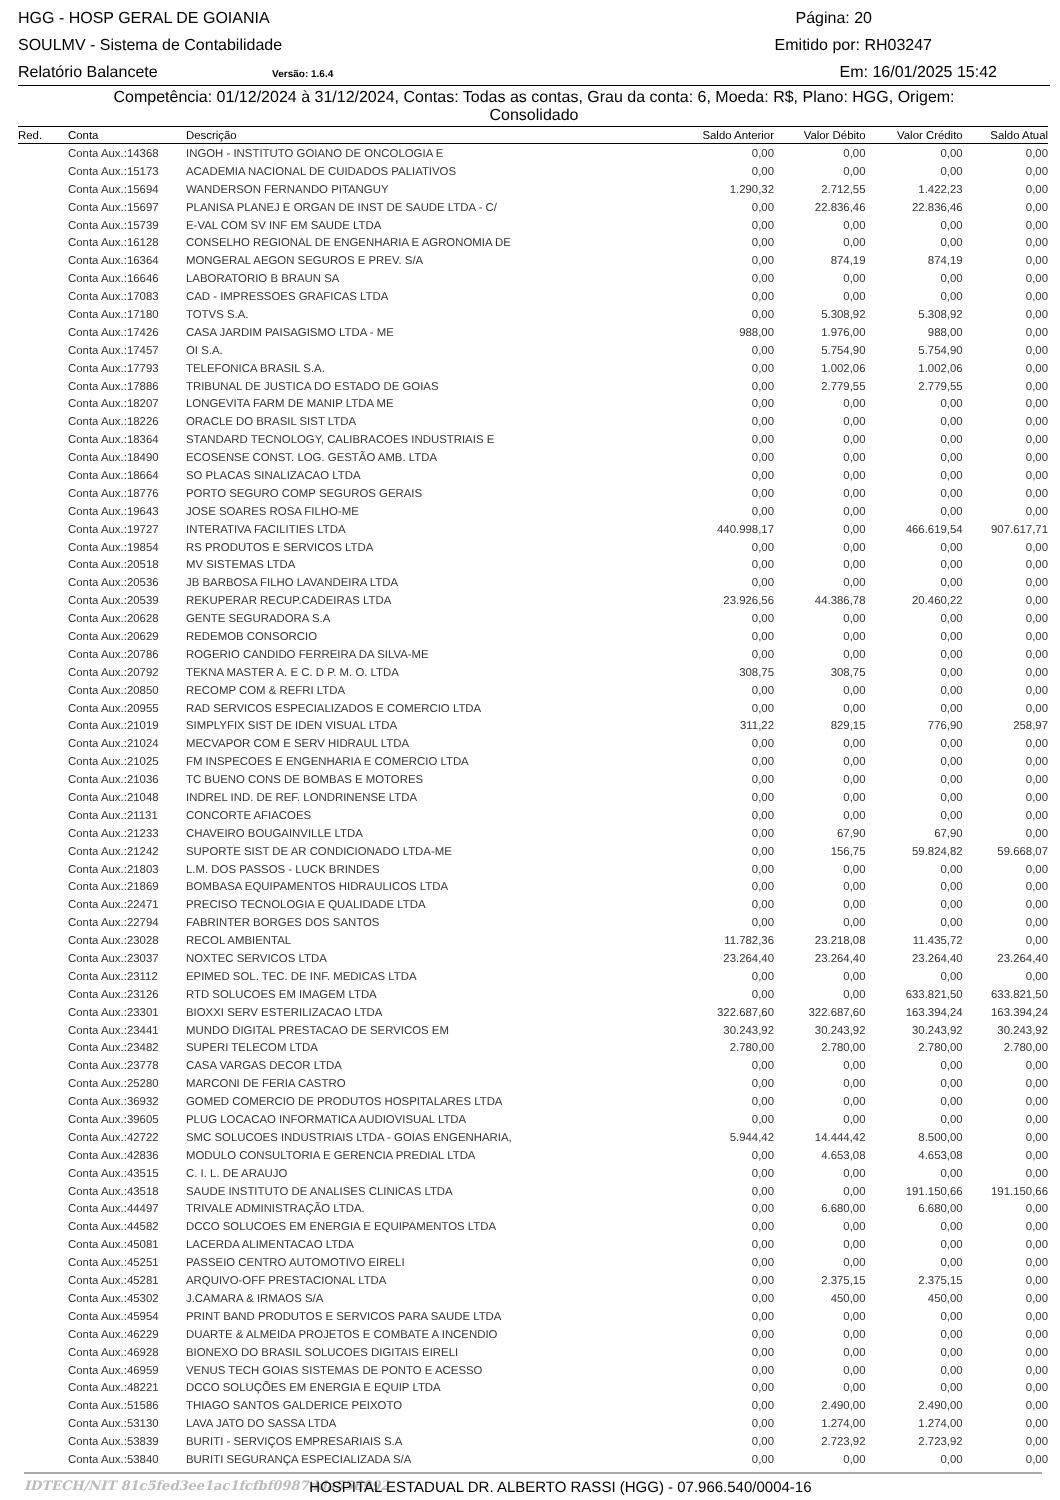HGG - HOSP GERAL DE GOIANIA Página: 20
SOULMV - Sistema de Contabilidade Emitido por: RH03247
Relatório Balancete Versão: 1.6.4 Em: 16/01/2025 15:42
Competência: 01/12/2024 à 31/12/2024, Contas: Todas as contas, Grau da conta: 6, Moeda: R$, Plano: HGG, Origem:
Consolidado
| Red. | Conta | Descrição | Saldo Anterior | Valor Débito | Valor Crédito | Saldo Atual |
| --- | --- | --- | --- | --- | --- | --- |
| | Conta Aux.:14368 | INGOH - INSTITUTO GOIANO DE ONCOLOGIA E | 0,00 | 0,00 | 0,00 | 0,00 |
| | Conta Aux.:15173 | ACADEMIA NACIONAL DE CUIDADOS PALIATIVOS | 0,00 | 0,00 | 0,00 | 0,00 |
| | Conta Aux.:15694 | WANDERSON FERNANDO PITANGUY | 1.290,32 | 2.712,55 | 1.422,23 | 0,00 |
| | Conta Aux.:15697 | PLANISA PLANEJ E ORGAN DE INST DE SAUDE LTDA - C/ | 0,00 | 22.836,46 | 22.836,46 | 0,00 |
| | Conta Aux.:15739 | E-VAL COM SV INF EM SAUDE LTDA | 0,00 | 0,00 | 0,00 | 0,00 |
| | Conta Aux.:16128 | CONSELHO REGIONAL DE ENGENHARIA E AGRONOMIA DE | 0,00 | 0,00 | 0,00 | 0,00 |
| | Conta Aux.:16364 | MONGERAL AEGON SEGUROS E PREV. S/A | 0,00 | 874,19 | 874,19 | 0,00 |
| | Conta Aux.:16646 | LABORATORIO B BRAUN SA | 0,00 | 0,00 | 0,00 | 0,00 |
| | Conta Aux.:17083 | CAD - IMPRESSOES GRAFICAS LTDA | 0,00 | 0,00 | 0,00 | 0,00 |
| | Conta Aux.:17180 | TOTVS S.A. | 0,00 | 5.308,92 | 5.308,92 | 0,00 |
| | Conta Aux.:17426 | CASA JARDIM PAISAGISMO LTDA - ME | 988,00 | 1.976,00 | 988,00 | 0,00 |
| | Conta Aux.:17457 | OI S.A. | 0,00 | 5.754,90 | 5.754,90 | 0,00 |
| | Conta Aux.:17793 | TELEFONICA BRASIL S.A. | 0,00 | 1.002,06 | 1.002,06 | 0,00 |
| | Conta Aux.:17886 | TRIBUNAL DE JUSTICA DO ESTADO DE GOIAS | 0,00 | 2.779,55 | 2.779,55 | 0,00 |
| | Conta Aux.:18207 | LONGEVITA FARM DE MANIP LTDA ME | 0,00 | 0,00 | 0,00 | 0,00 |
| | Conta Aux.:18226 | ORACLE DO BRASIL SIST LTDA | 0,00 | 0,00 | 0,00 | 0,00 |
| | Conta Aux.:18364 | STANDARD TECNOLOGY, CALIBRACOES INDUSTRIAIS E | 0,00 | 0,00 | 0,00 | 0,00 |
| | Conta Aux.:18490 | ECOSENSE CONST. LOG. GESTÃO AMB. LTDA | 0,00 | 0,00 | 0,00 | 0,00 |
| | Conta Aux.:18664 | SO PLACAS SINALIZACAO LTDA | 0,00 | 0,00 | 0,00 | 0,00 |
| | Conta Aux.:18776 | PORTO SEGURO COMP SEGUROS GERAIS | 0,00 | 0,00 | 0,00 | 0,00 |
| | Conta Aux.:19643 | JOSE SOARES ROSA FILHO-ME | 0,00 | 0,00 | 0,00 | 0,00 |
| | Conta Aux.:19727 | INTERATIVA FACILITIES LTDA | 440.998,17 | 0,00 | 466.619,54 | 907.617,71 |
| | Conta Aux.:19854 | RS PRODUTOS E SERVICOS LTDA | 0,00 | 0,00 | 0,00 | 0,00 |
| | Conta Aux.:20518 | MV SISTEMAS LTDA | 0,00 | 0,00 | 0,00 | 0,00 |
| | Conta Aux.:20536 | JB BARBOSA FILHO LAVANDEIRA LTDA | 0,00 | 0,00 | 0,00 | 0,00 |
| | Conta Aux.:20539 | REKUPERAR RECUP.CADEIRAS LTDA | 23.926,56 | 44.386,78 | 20.460,22 | 0,00 |
| | Conta Aux.:20628 | GENTE SEGURADORA S.A | 0,00 | 0,00 | 0,00 | 0,00 |
| | Conta Aux.:20629 | REDEMOB CONSORCIO | 0,00 | 0,00 | 0,00 | 0,00 |
| | Conta Aux.:20786 | ROGERIO CANDIDO FERREIRA DA SILVA-ME | 0,00 | 0,00 | 0,00 | 0,00 |
| | Conta Aux.:20792 | TEKNA MASTER A. E C. D P. M. O. LTDA | 308,75 | 308,75 | 0,00 | 0,00 |
| | Conta Aux.:20850 | RECOMP COM & REFRI LTDA | 0,00 | 0,00 | 0,00 | 0,00 |
| | Conta Aux.:20955 | RAD SERVICOS ESPECIALIZADOS E COMERCIO LTDA | 0,00 | 0,00 | 0,00 | 0,00 |
| | Conta Aux.:21019 | SIMPLYFIX SIST DE IDEN VISUAL LTDA | 311,22 | 829,15 | 776,90 | 258,97 |
| | Conta Aux.:21024 | MECVAPOR COM E SERV HIDRAUL LTDA | 0,00 | 0,00 | 0,00 | 0,00 |
| | Conta Aux.:21025 | FM INSPECOES E ENGENHARIA E COMERCIO LTDA | 0,00 | 0,00 | 0,00 | 0,00 |
| | Conta Aux.:21036 | TC BUENO CONS DE BOMBAS E MOTORES | 0,00 | 0,00 | 0,00 | 0,00 |
| | Conta Aux.:21048 | INDREL IND. DE REF. LONDRINENSE LTDA | 0,00 | 0,00 | 0,00 | 0,00 |
| | Conta Aux.:21131 | CONCORTE AFIACOES | 0,00 | 0,00 | 0,00 | 0,00 |
| | Conta Aux.:21233 | CHAVEIRO BOUGAINVILLE LTDA | 0,00 | 67,90 | 67,90 | 0,00 |
| | Conta Aux.:21242 | SUPORTE SIST DE AR CONDICIONADO LTDA-ME | 0,00 | 156,75 | 59.824,82 | 59.668,07 |
| | Conta Aux.:21803 | L.M. DOS PASSOS - LUCK BRINDES | 0,00 | 0,00 | 0,00 | 0,00 |
| | Conta Aux.:21869 | BOMBASA EQUIPAMENTOS HIDRAULICOS LTDA | 0,00 | 0,00 | 0,00 | 0,00 |
| | Conta Aux.:22471 | PRECISO TECNOLOGIA E QUALIDADE LTDA | 0,00 | 0,00 | 0,00 | 0,00 |
| | Conta Aux.:22794 | FABRINTER BORGES DOS SANTOS | 0,00 | 0,00 | 0,00 | 0,00 |
| | Conta Aux.:23028 | RECOL AMBIENTAL | 11.782,36 | 23.218,08 | 11.435,72 | 0,00 |
| | Conta Aux.:23037 | NOXTEC SERVICOS LTDA | 23.264,40 | 23.264,40 | 23.264,40 | 23.264,40 |
| | Conta Aux.:23112 | EPIMED SOL. TEC. DE INF. MEDICAS LTDA | 0,00 | 0,00 | 0,00 | 0,00 |
| | Conta Aux.:23126 | RTD SOLUCOES EM IMAGEM LTDA | 0,00 | 0,00 | 633.821,50 | 633.821,50 |
| | Conta Aux.:23301 | BIOXXI SERV ESTERILIZACAO LTDA | 322.687,60 | 322.687,60 | 163.394,24 | 163.394,24 |
| | Conta Aux.:23441 | MUNDO DIGITAL PRESTACAO DE SERVICOS EM | 30.243,92 | 30.243,92 | 30.243,92 | 30.243,92 |
| | Conta Aux.:23482 | SUPERI TELECOM LTDA | 2.780,00 | 2.780,00 | 2.780,00 | 2.780,00 |
| | Conta Aux.:23778 | CASA VARGAS DECOR LTDA | 0,00 | 0,00 | 0,00 | 0,00 |
| | Conta Aux.:25280 | MARCONI DE FERIA CASTRO | 0,00 | 0,00 | 0,00 | 0,00 |
| | Conta Aux.:36932 | GOMED COMERCIO DE PRODUTOS HOSPITALARES LTDA | 0,00 | 0,00 | 0,00 | 0,00 |
| | Conta Aux.:39605 | PLUG LOCACAO INFORMATICA AUDIOVISUAL LTDA | 0,00 | 0,00 | 0,00 | 0,00 |
| | Conta Aux.:42722 | SMC SOLUCOES INDUSTRIAIS LTDA - GOIAS ENGENHARIA, | 5.944,42 | 14.444,42 | 8.500,00 | 0,00 |
| | Conta Aux.:42836 | MODULO CONSULTORIA E GERENCIA PREDIAL LTDA | 0,00 | 4.653,08 | 4.653,08 | 0,00 |
| | Conta Aux.:43515 | C. I. L. DE ARAUJO | 0,00 | 0,00 | 0,00 | 0,00 |
| | Conta Aux.:43518 | SAUDE INSTITUTO DE ANALISES CLINICAS LTDA | 0,00 | 0,00 | 191.150,66 | 191.150,66 |
| | Conta Aux.:44497 | TRIVALE ADMINISTRAÇÃO LTDA. | 0,00 | 6.680,00 | 6.680,00 | 0,00 |
| | Conta Aux.:44582 | DCCO SOLUCOES EM ENERGIA E EQUIPAMENTOS LTDA | 0,00 | 0,00 | 0,00 | 0,00 |
| | Conta Aux.:45081 | LACERDA ALIMENTACAO LTDA | 0,00 | 0,00 | 0,00 | 0,00 |
| | Conta Aux.:45251 | PASSEIO CENTRO AUTOMOTIVO EIRELI | 0,00 | 0,00 | 0,00 | 0,00 |
| | Conta Aux.:45281 | ARQUIVO-OFF PRESTACIONAL LTDA | 0,00 | 2.375,15 | 2.375,15 | 0,00 |
| | Conta Aux.:45302 | J.CAMARA & IRMAOS S/A | 0,00 | 450,00 | 450,00 | 0,00 |
| | Conta Aux.:45954 | PRINT BAND PRODUTOS E SERVICOS PARA SAUDE LTDA | 0,00 | 0,00 | 0,00 | 0,00 |
| | Conta Aux.:46229 | DUARTE & ALMEIDA PROJETOS E COMBATE A INCENDIO | 0,00 | 0,00 | 0,00 | 0,00 |
| | Conta Aux.:46928 | BIONEXO DO BRASIL SOLUCOES DIGITAIS EIRELI | 0,00 | 0,00 | 0,00 | 0,00 |
| | Conta Aux.:46959 | VENUS TECH GOIAS SISTEMAS DE PONTO E ACESSO | 0,00 | 0,00 | 0,00 | 0,00 |
| | Conta Aux.:48221 | DCCO SOLUÇÕES EM ENERGIA E EQUIP LTDA | 0,00 | 0,00 | 0,00 | 0,00 |
| | Conta Aux.:51586 | THIAGO SANTOS GALDERICE PEIXOTO | 0,00 | 2.490,00 | 2.490,00 | 0,00 |
| | Conta Aux.:53130 | LAVA JATO DO SASSA LTDA | 0,00 | 1.274,00 | 1.274,00 | 0,00 |
| | Conta Aux.:53839 | BURITI - SERVIÇOS EMPRESARIAIS S.A | 0,00 | 2.723,92 | 2.723,92 | 0,00 |
| | Conta Aux.:53840 | BURITI SEGURANÇA ESPECIALIZADA S/A | 0,00 | 0,00 | 0,00 | 0,00 |
IDTECH/NIT 81c5fed3ee1ac1fcfbf0987dda556992 HOSPITAL ESTADUAL DR. ALBERTO RASSI (HGG) - 07.966.540/0004-16